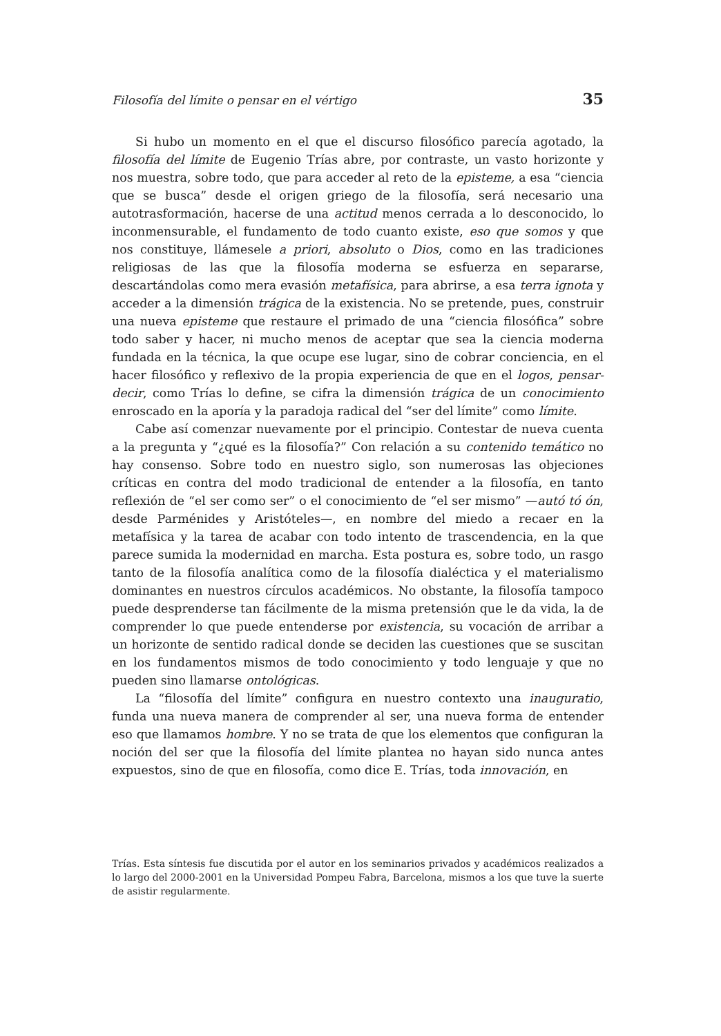Filosofía del límite o pensar en el vértigo 35
Si hubo un momento en el que el discurso filosófico parecía agotado, la filosofía del límite de Eugenio Trías abre, por contraste, un vasto horizonte y nos muestra, sobre todo, que para acceder al reto de la episteme, a esa “ciencia que se busca” desde el origen griego de la filosofía, será necesario una autotrasformación, hacerse de una actitud menos cerrada a lo desconocido, lo inconmensurable, el fundamento de todo cuanto existe, eso que somos y que nos constituye, llámesele a priori, absoluto o Dios, como en las tradiciones religiosas de las que la filosofía moderna se esfuerza en separarse, descartándolas como mera evasión metafísica, para abrirse, a esa terra ignota y acceder a la dimensión trágica de la existencia. No se pretende, pues, construir una nueva episteme que restaure el primado de una “ciencia filosófica” sobre todo saber y hacer, ni mucho menos de aceptar que sea la ciencia moderna fundada en la técnica, la que ocupe ese lugar, sino de cobrar conciencia, en el hacer filosófico y reflexivo de la propia experiencia de que en el logos, pensar-decir, como Trías lo define, se cifra la dimensión trágica de un conocimiento enroscado en la aporía y la paradoja radical del “ser del límite” como límite.
Cabe así comenzar nuevamente por el principio. Contestar de nueva cuenta a la pregunta y “¿qué es la filosofía?” Con relación a su contenido temático no hay consenso. Sobre todo en nuestro siglo, son numerosas las objeciones críticas en contra del modo tradicional de entender a la filosofía, en tanto reflexión de “el ser como ser” o el conocimiento de “el ser mismo” —autó tó ón, desde Parménides y Aristóteles—, en nombre del miedo a recaer en la metafísica y la tarea de acabar con todo intento de trascendencia, en la que parece sumida la modernidad en marcha. Esta postura es, sobre todo, un rasgo tanto de la filosofía analítica como de la filosofía dialéctica y el materialismo dominantes en nuestros círculos académicos. No obstante, la filosofía tampoco puede desprenderse tan fácilmente de la misma pretensión que le da vida, la de comprender lo que puede entenderse por existencia, su vocación de arribar a un horizonte de sentido radical donde se deciden las cuestiones que se suscitan en los fundamentos mismos de todo conocimiento y todo lenguaje y que no pueden sino llamarse ontológicas.
La “filosofía del límite” configura en nuestro contexto una inauguratio, funda una nueva manera de comprender al ser, una nueva forma de entender eso que llamamos hombre. Y no se trata de que los elementos que configuran la noción del ser que la filosofía del límite plantea no hayan sido nunca antes expuestos, sino de que en filosofía, como dice E. Trías, toda innovación, en
Trías. Esta síntesis fue discutida por el autor en los seminarios privados y académicos realizados a lo largo del 2000-2001 en la Universidad Pompeu Fabra, Barcelona, mismos a los que tuve la suerte de asistir regularmente.